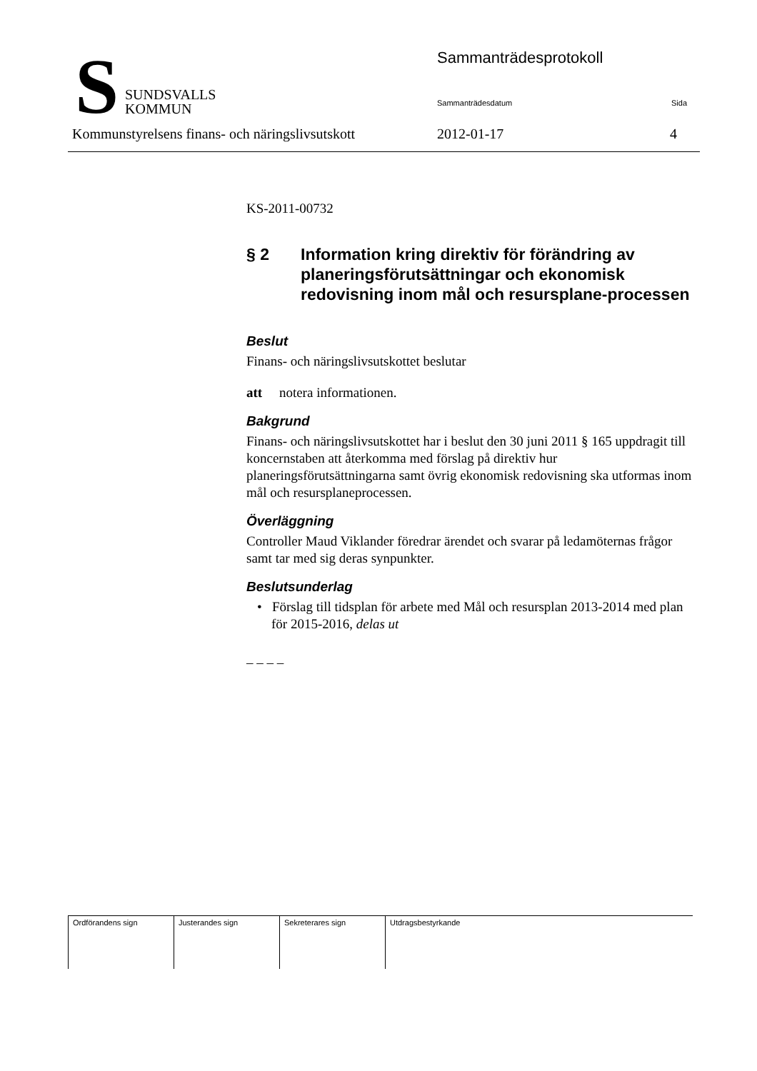S
SUNDSVALLS
KOMMUN
Sammanträdesprotokoll
Sammanträdesdatum Sida
Kommunstyrelsens finans- och näringslivsutskott
2012-01-17 4
KS-2011-00732
§ 2 Information kring direktiv för förändring av planeringsförutsättningar och ekonomisk redovisning inom mål och resursplane-processen
Beslut
Finans- och näringslivsutskottet beslutar
att notera informationen.
Bakgrund
Finans- och näringslivsutskottet har i beslut den 30 juni 2011 § 165 uppdragit till koncernstaben att återkomma med förslag på direktiv hur planeringsförutsättningarna samt övrig ekonomisk redovisning ska utformas inom mål och resursplaneprocessen.
Överläggning
Controller Maud Viklander föredrar ärendet och svarar på ledamöternas frågor samt tar med sig deras synpunkter.
Beslutsunderlag
• Förslag till tidsplan för arbete med Mål och resursplan 2013-2014 med plan för 2015-2016, delas ut
– – – –
| Ordförandens sign | Justerandes sign | Sekreterares sign | Utdragsbestyrkande |